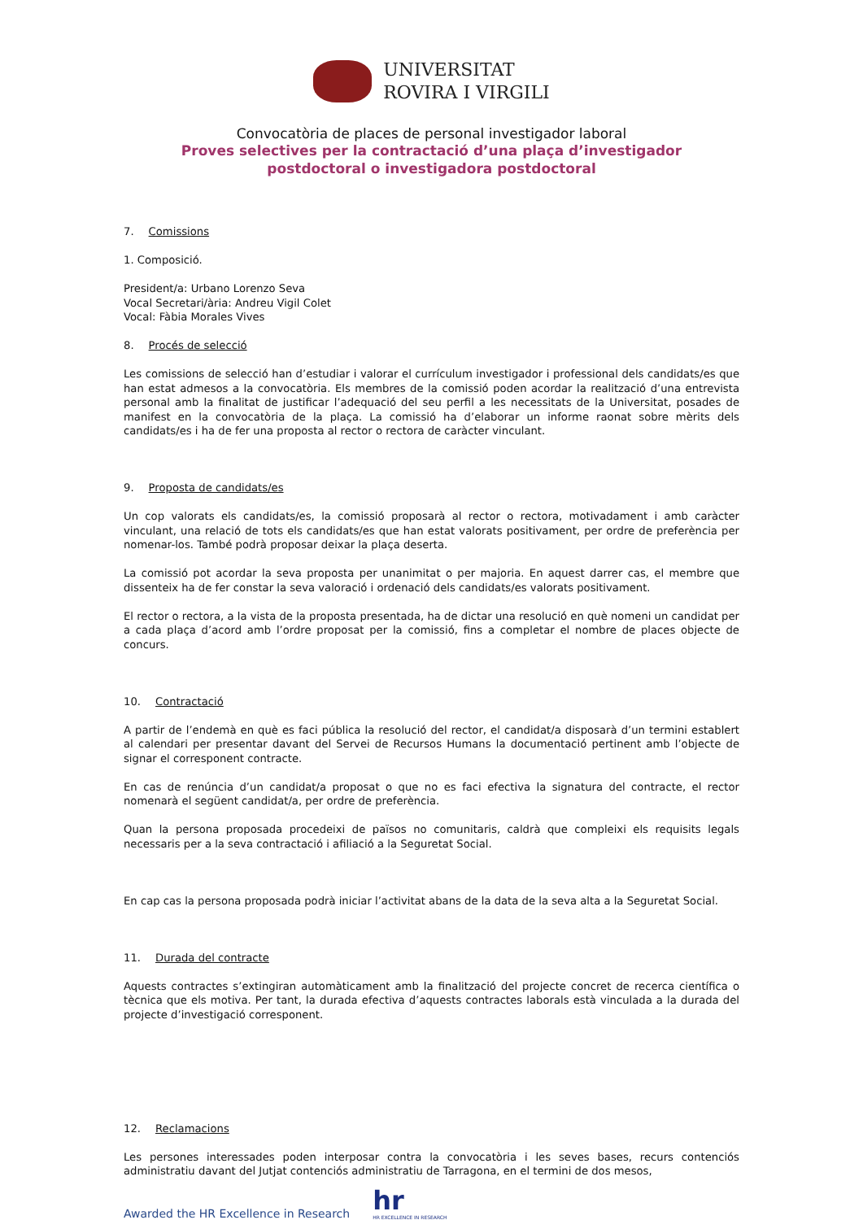UNIVERSITAT
ROVIRA I VIRGILI
Convocatòria de places de personal investigador laboral
Proves selectives per la contractació d’una plaça d’investigador
postdoctoral o investigadora postdoctoral
7. Comissions
1. Composició.
President/a: Urbano Lorenzo Seva
Vocal Secretari/ària: Andreu Vigil Colet
Vocal: Fàbia Morales Vives
8. Procés de selecció
Les comissions de selecció han d’estudiar i valorar el currículum investigador i professional dels candidats/es que han estat admesos a la convocatòria. Els membres de la comissió poden acordar la realització d’una entrevista personal amb la finalitat de justificar l’adequació del seu perfil a les necessitats de la Universitat, posades de manifest en la convocatòria de la plaça. La comissió ha d’elaborar un informe raonat sobre mèrits dels candidats/es i ha de fer una proposta al rector o rectora de caràcter vinculant.
9. Proposta de candidats/es
Un cop valorats els candidats/es, la comissió proposarà al rector o rectora, motivadament i amb caràcter vinculant, una relació de tots els candidats/es que han estat valorats positivament, per ordre de preferència per nomenar-los. També podrà proposar deixar la plaça deserta.
La comissió pot acordar la seva proposta per unanimitat o per majoria. En aquest darrer cas, el membre que dissenteix ha de fer constar la seva valoració i ordenació dels candidats/es valorats positivament.
El rector o rectora, a la vista de la proposta presentada, ha de dictar una resolució en què nomeni un candidat per a cada plaça d’acord amb l’ordre proposat per la comissió, fins a completar el nombre de places objecte de concurs.
10. Contractació
A partir de l’endemà en què es faci pública la resolució del rector, el candidat/a disposarà d’un termini establert al calendari per presentar davant del Servei de Recursos Humans la documentació pertinent amb l’objecte de signar el corresponent contracte.
En cas de renúncia d’un candidat/a proposat o que no es faci efectiva la signatura del contracte, el rector nomenarà el següent candidat/a, per ordre de preferència.
Quan la persona proposada procedeixi de països no comunitaris, caldrà que compleixi els requisits legals necessaris per a la seva contractació i afiliació a la Seguretat Social.
En cap cas la persona proposada podrà iniciar l’activitat abans de la data de la seva alta a la Seguretat Social.
11. Durada del contracte
Aquests contractes s’extingiran automàticament amb la finalització del projecte concret de recerca científica o tècnica que els motiva. Per tant, la durada efectiva d’aquests contractes laborals està vinculada a la durada del projecte d’investigació corresponent.
12. Reclamacions
Les persones interessades poden interposar contra la convocatòria i les seves bases, recurs contenciós administratiu davant del Jutjat contenciós administratiu de Tarragona, en el termini de dos mesos,
Awarded the HR Excellence in Research
hr
HR EXCELLENCE IN RESEARCH